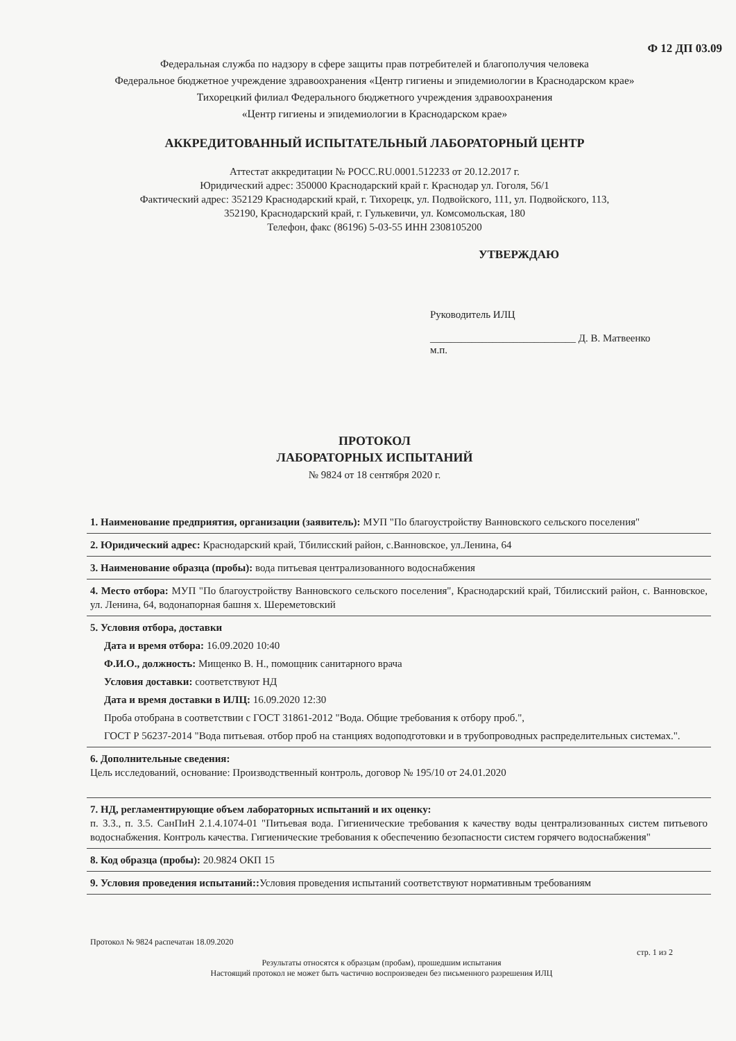Ф 12 ДП 03.09
Федеральная служба по надзору в сфере защиты прав потребителей и благополучия человека
Федеральное бюджетное учреждение здравоохранения «Центр гигиены и эпидемиологии в Краснодарском крае»
Тихорецкий филиал Федерального бюджетного учреждения здравоохранения
«Центр гигиены и эпидемиологии в Краснодарском крае»
АККРЕДИТОВАННЫЙ ИСПЫТАТЕЛЬНЫЙ ЛАБОРАТОРНЫЙ ЦЕНТР
Аттестат аккредитации № РОСС.RU.0001.512233 от 20.12.2017 г.
Юридический адрес: 350000 Краснодарский край г. Краснодар ул. Гоголя, 56/1
Фактический адрес: 352129 Краснодарский край, г. Тихорецк, ул. Подвойского, 111, ул. Подвойского, 113,
352190, Краснодарский край, г. Гулькевичи, ул. Комсомольская, 180
Телефон, факс (86196) 5-03-55 ИНН 2308105200
УТВЕРЖДАЮ
Руководитель ИЛЦ
____________________________ Д. В. Матвеенко
м.п.
ПРОТОКОЛ
ЛАБОРАТОРНЫХ ИСПЫТАНИЙ
№ 9824 от 18 сентября 2020 г.
1. Наименование предприятия, организации (заявитель): МУП "По благоустройству Ванновского сельского поселения"
2. Юридический адрес: Краснодарский край, Тбилисский район, с.Ванновское, ул.Ленина, 64
3. Наименование образца (пробы): вода питьевая централизованного водоснабжения
4. Место отбора: МУП "По благоустройству Ванновского сельского поселения", Краснодарский край, Тбилисский район, с. Ванновское, ул. Ленина, 64, водонапорная башня х. Шереметовский
5. Условия отбора, доставки
Дата и время отбора: 16.09.2020 10:40
Ф.И.О., должность: Мищенко В. Н., помощник санитарного врача
Условия доставки: соответствуют НД
Дата и время доставки в ИЛЦ: 16.09.2020 12:30
Проба отобрана в соответствии с ГОСТ 31861-2012 "Вода. Общие требования к отбору проб.",
ГОСТ Р 56237-2014 "Вода питьевая. отбор проб на станциях водоподготовки и в трубопроводных распределительных системах.".
6. Дополнительные сведения:
Цель исследований, основание: Производственный контроль, договор № 195/10 от 24.01.2020
7. НД, регламентирующие объем лабораторных испытаний и их оценку:
п. 3.3., п. 3.5. СанПиН 2.1.4.1074-01 "Питьевая вода. Гигиенические требования к качеству воды централизованных систем питьевого водоснабжения. Контроль качества. Гигиенические требования к обеспечению безопасности систем горячего водоснабжения"
8. Код образца (пробы): 20.9824 ОКП 15
9. Условия проведения испытаний:: Условия проведения испытаний соответствуют нормативным требованиям
Протокол № 9824 распечатан 18.09.2020
стр. 1 из 2
Результаты относятся к образцам (пробам), прошедшим испытания
Настоящий протокол не может быть частично воспроизведен без письменного разрешения ИЛЦ